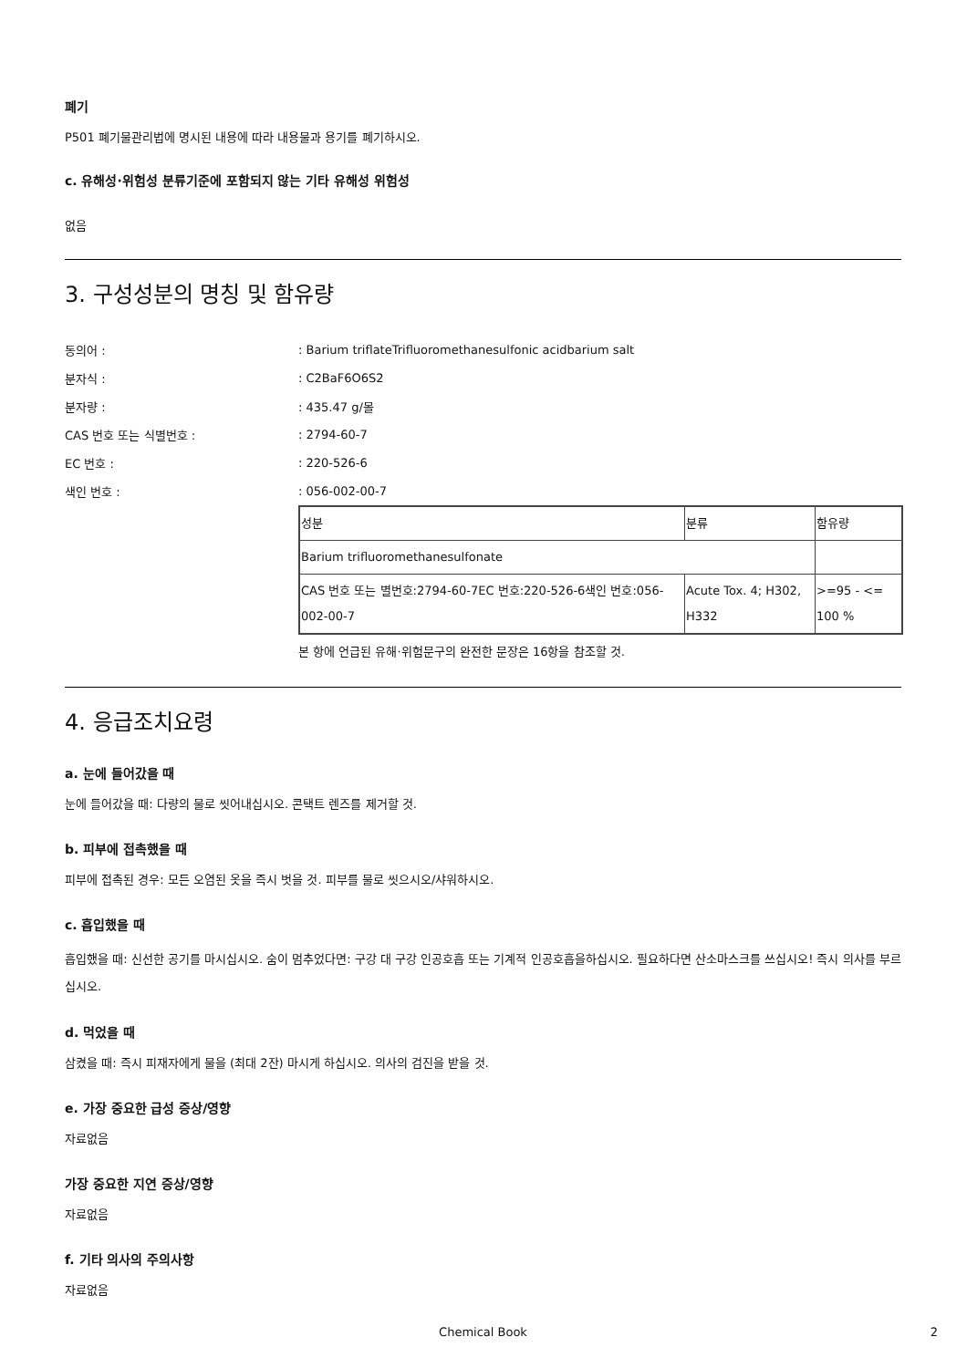폐기
P501 폐기물관리법에 명시된 내용에 따라 내용물과 용기를 폐기하시오.
c. 유해성·위험성 분류기준에 포함되지 않는 기타 유해성 위험성
없음
3. 구성성분의 명칭 및 함유량
동의어 :: Barium triflateTrifluoromethanesulfonic acidbarium salt
분자식 :: C2BaF6O6S2
분자량 :: 435.47 g/몰
CAS 번호 또는 식별번호 :: 2794-60-7
EC 번호 :: 220-526-6
색인 번호 :: 056-002-00-7
| 성분 | 분류 | 함유량 |
| Barium trifluoromethanesulfonate | | |
| CAS 번호 또는 별번호:2794-60-7EC 번호:220-526-6색인 번호:056-002-00-7 | Acute Tox. 4; H302, H332 | >=95 - <= 100 % |
본 항에 언급된 유해·위험문구의 완전한 문장은 16항을 참조할 것.
4. 응급조치요령
a. 눈에 들어갔을 때
눈에 들어갔을 때: 다량의 물로 씻어내십시오. 콘택트 렌즈를 제거할 것.
b. 피부에 접촉했을 때
피부에 접촉된 경우: 모든 오염된 옷을 즉시 벗을 것. 피부를 물로 씻으시오/샤워하시오.
c. 흡입했을 때
흡입했을 때: 신선한 공기를 마시십시오. 숨이 멈추었다면: 구강 대 구강 인공호흡 또는 기계적 인공호흡을하십시오. 필요하다면 산소마스크를 쓰십시오! 즉시 의사를 부르십시오.
d. 먹었을 때
삼켰을 때: 즉시 피재자에게 물을 (최대 2잔) 마시게 하십시오. 의사의 검진을 받을 것.
e. 가장 중요한 급성 증상/영향
자료없음
가장 중요한 지연 증상/영향
자료없음
f. 기타 의사의 주의사항
자료없음
Chemical Book 2